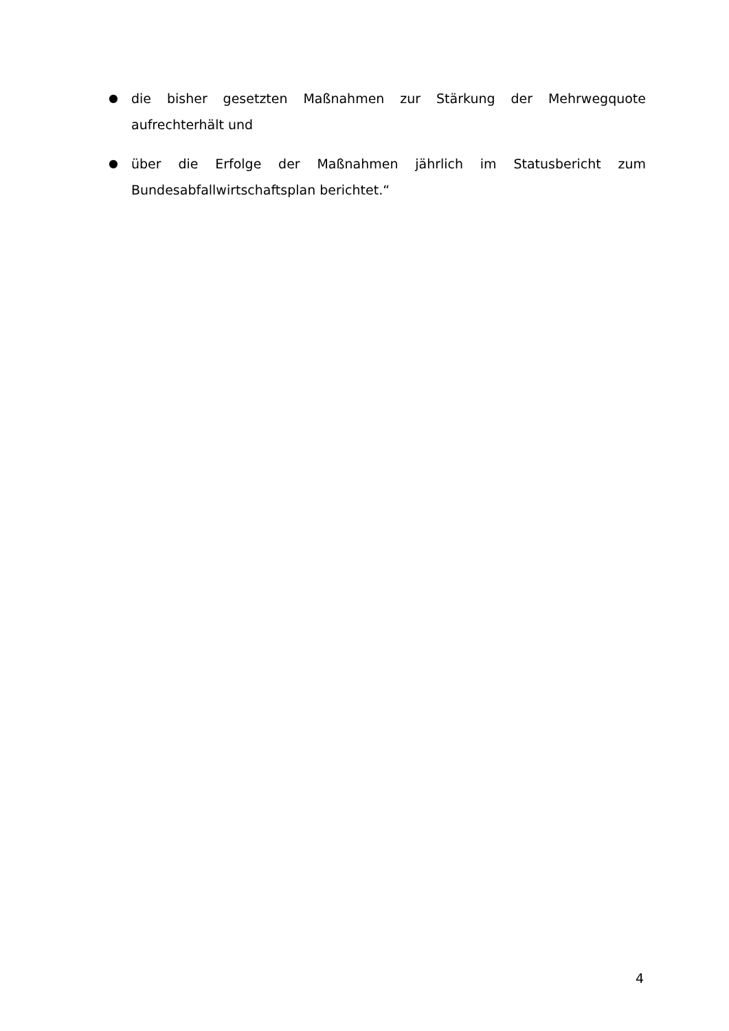● die bisher gesetzten Maßnahmen zur Stärkung der Mehrwegquote aufrechterhält und
● über die Erfolge der Maßnahmen jährlich im Statusbericht zum Bundesabfallwirtschaftsplan berichtet.“
4